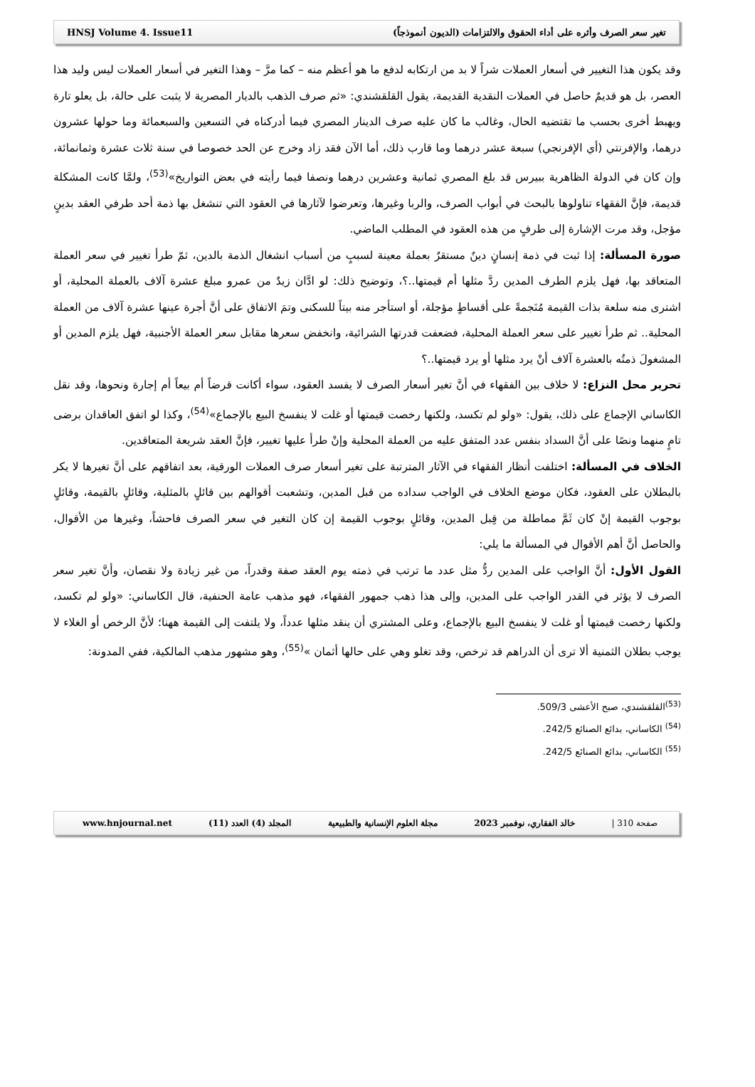HNSJ Volume 4. Issue11 تغير سعر الصرف وأثره على أداء الحقوق والالتزامات (الديون أنموذجاً)
وقد يكون هذا التغيير في أسعار العملات شراً لا بد من ارتكابه لدفع ما هو أعظم منه – كما مرَّ – وهذا التغير في أسعار العملات ليس وليد هذا العصر، بل هو قديمٌ حاصل في العملات النقدية القديمة، يقول القلقشندي: «ثم صرف الذهب بالديار المصرية لا يثبت على حالة، بل يعلو تارة ويهبط أخرى بحسب ما تقتضيه الحال، وغالب ما كان عليه صرف الدينار المصري فيما أدركناه في التسعين والسبعمائة وما حولها عشرون درهما، والإفرنتي (أي الإفرنجي) سبعة عشر درهما وما قارب ذلك، أما الآن فقد زاد وخرج عن الحد خصوصا في سنة ثلاث عشرة وثمانمائة، وإن كان في الدولة الظاهرية ببيرس قد بلغ المصري ثمانية وعشرين درهما ونصفا فيما رأيته في بعض التواريخ»<sup>(53)</sup>، ولمَّا كانت المشكلة قديمة، فإنَّ الفقهاء تناولوها بالبحث في أبواب الصرف، والربا وغيرها، وتعرضوا لآثارها في العقود التي تنشغل بها ذمة أحد طرفي العقد بدينٍ مؤجل، وقد مرت الإشارة إلى طرفٍ من هذه العقود في المطلب الماضي.
صورة المسألة: إذا ثبت في ذمة إنسانٍ دينٌ مستقرٌ بعملة معينة لسببٍ من أسباب انشغال الذمة بالدين، ثمّ طرأ تغيير في سعر العملة المتعاقد بها، فهل يلزم الطرف المدين ردَّ مثلها أم قيمتها..؟، وتوضيح ذلك: لو ادَّان زيدٌ من عمرو مبلغ عشرة آلاف بالعملة المحلية، أو اشترى منه سلعة بذات القيمة مُنَجمةً على أقساطٍ مؤجلة، أو استأجر منه بيتاً للسكنى وتمَ الاتفاق على أنَّ أجرة عينها عشرة آلاف من العملة المحلية.. ثم طرأ تغيير على سعر العملة المحلية، فضعفت قدرتها الشرائية، وانخفض سعرها مقابل سعر العملة الأجنبية، فهل يلزم المدين أو المشغولَ ذمتُه بالعشرة آلاف أنْ يرد مثلها أو يرد قيمتها..؟
تحرير محل النزاع: لا خلاف بين الفقهاء في أنَّ تغير أسعار الصرف لا يفسد العقود، سواء أكانت قرضاً أم بيعاً أم إجارة ونحوها، وقد نقل الكاساني الإجماع على ذلك، يقول: «ولو لم تكسد، ولكنها رخصت قيمتها أو غلت لا ينفسخ البيع بالإجماع»<sup>(54)</sup>، وكذا لو اتفق العاقدان برضى تامٍ منهما ونصًا على أنَّ السداد بنفس عدد المتفق عليه من العملة المحلية وإنْ طرأ عليها تغيير، فإنَّ العقد شريعة المتعاقدين.
الخلاف في المسألة: اختلفت أنظار الفقهاء في الآثار المترتبة على تغير أسعار صرف العملات الورقية، بعد اتفاقهم على أنَّ تغيرها لا يكر بالبطلان على العقود، فكان موضع الخلاف في الواجب سداده من قبل المدين، وتشعبت أقوالهم بين قائلٍ بالمثلية، وقائلٍ بالقيمة، وقائلٍ بوجوب القيمة إنْ كان ثَمَّ مماطلة من قِبل المدين، وقائلٍ بوجوب القيمة إن كان التغير في سعر الصرف فاحشاً، وغيرها من الأقوال، والحاصل أنَّ أهم الأقوال في المسألة ما يلي:
القول الأول: أنَّ الواجب على المدين ردُّ مثل عدد ما ترتب في ذمته يوم العقد صفة وقدراً، من غير زيادة ولا نقصان، وأنَّ تغير سعر الصرف لا يؤثر في القدر الواجب على المدين، وإلى هذا ذهب جمهور الفقهاء، فهو مذهب عامة الحنفية، قال الكاساني: «ولو لم تكسد، ولكنها رخصت قيمتها أو غلت لا ينفسخ البيع بالإجماع، وعلى المشتري أن ينقد مثلها عدداً، ولا يلتفت إلى القيمة ههنا؛ لأنَّ الرخص أو الغلاء لا يوجب بطلان الثمنية ألا ترى أن الدراهم قد ترخص، وقد تغلو وهي على حالها أثمان »<sup>(55)</sup>، وهو مشهور مذهب المالكية، ففي المدونة:
<sup>(53)</sup> القلقشندي، صبح الأعشى 509/3.
<sup>(54)</sup> الكاساني، بدائع الصنائع 242/5.
<sup>(55)</sup> الكاساني، بدائع الصنائع 242/5.
www.hnjournal.net المجلد (4) العدد (11) مجلة العلوم الإنسانية والطبيعية خالد الفقاري، نوفمبر 2023 صفحة 310 |